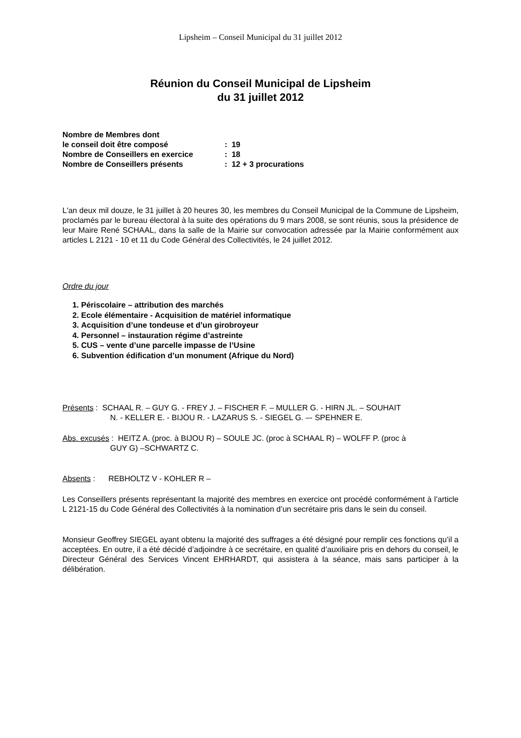Lipsheim – Conseil Municipal du 31 juillet 2012
Réunion du Conseil Municipal de Lipsheim
du 31 juillet 2012
| Nombre de Membres dont | |
| le conseil doit être composé | : 19 |
| Nombre de Conseillers en exercice | : 18 |
| Nombre de Conseillers présents | : 12 + 3 procurations |
L'an deux mil douze, le 31 juillet à 20 heures 30, les membres du Conseil Municipal de la Commune de Lipsheim, proclamés par le bureau électoral à la suite des opérations du 9 mars 2008, se sont réunis, sous la présidence de leur Maire René SCHAAL, dans la salle de la Mairie sur convocation adressée par la Mairie conformément aux articles L 2121 - 10 et 11 du Code Général des Collectivités, le 24 juillet 2012.
Ordre du jour
1. Périscolaire – attribution des marchés
2. Ecole élémentaire - Acquisition de matériel informatique
3. Acquisition d’une tondeuse et d’un girobroyeur
4. Personnel – instauration régime d’astreinte
5. CUS – vente d’une parcelle impasse de l’Usine
6. Subvention édification d’un monument (Afrique du Nord)
Présents : SCHAAL R. – GUY G. - FREY J. – FISCHER F. – MULLER G. - HIRN JL. – SOUHAIT
N. - KELLER E. - BIJOU R. - LAZARUS S. - SIEGEL G. –- SPEHNER E.
Abs. excusés : HEITZ A. (proc. à BIJOU R) – SOULE JC. (proc à SCHAAL R) – WOLFF P. (proc à
GUY G) –SCHWARTZ C.
Absents : REBHOLTZ V - KOHLER R –
Les Conseillers présents représentant la majorité des membres en exercice ont procédé conformément à l’article L 2121-15 du Code Général des Collectivités à la nomination d’un secrétaire pris dans le sein du conseil.
Monsieur Geoffrey SIEGEL ayant obtenu la majorité des suffrages a été désigné pour remplir ces fonctions qu’il a acceptées. En outre, il a été décidé d’adjoindre à ce secrétaire, en qualité d’auxiliaire pris en dehors du conseil, le Directeur Général des Services Vincent EHRHARDT, qui assistera à la séance, mais sans participer à la délibération.